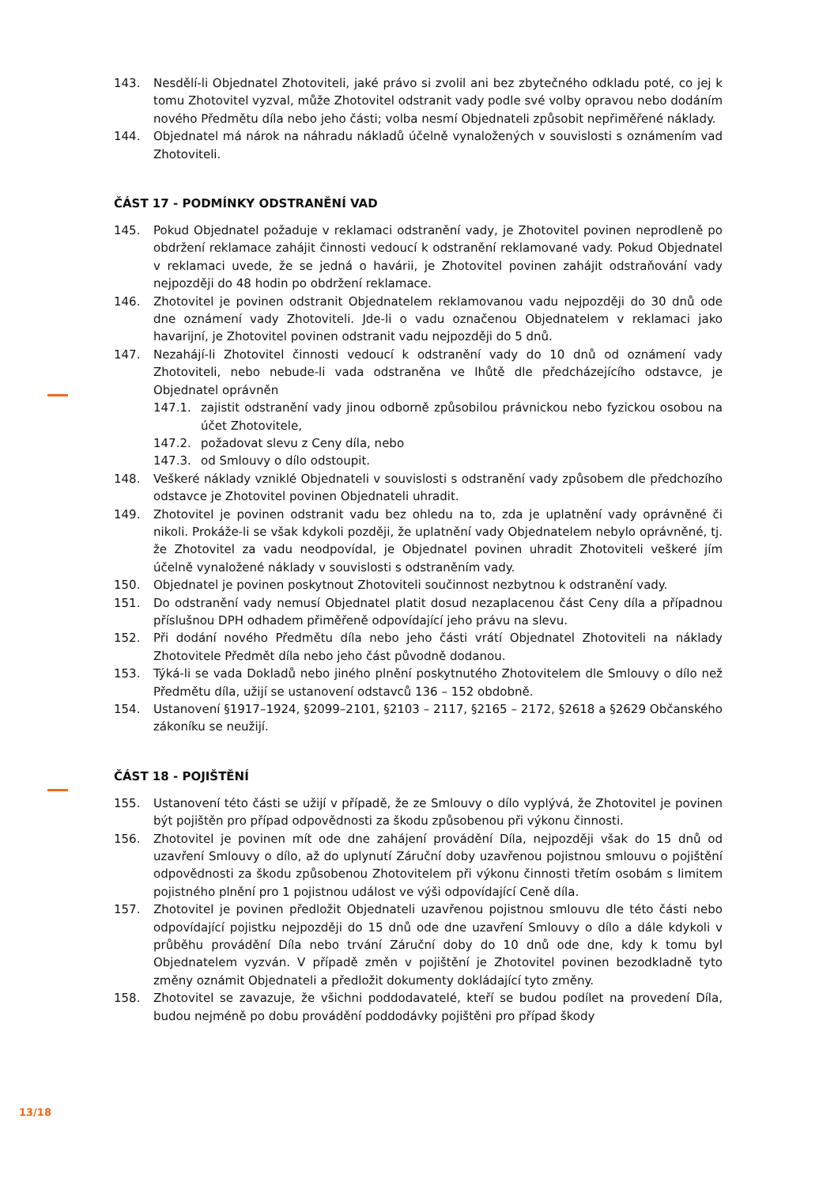143. Nesdělí-li Objednatel Zhotoviteli, jaké právo si zvolil ani bez zbytečného odkladu poté, co jej k tomu Zhotovitel vyzval, může Zhotovitel odstranit vady podle své volby opravou nebo dodáním nového Předmětu díla nebo jeho části; volba nesmí Objednateli způsobit nepřiměřené náklady.
144. Objednatel má nárok na náhradu nákladů účelně vynaložených v souvislosti s oznámením vad Zhotoviteli.
ČÁST 17 - PODMÍNKY ODSTRANĚNÍ VAD
145. Pokud Objednatel požaduje v reklamaci odstranění vady, je Zhotovitel povinen neprodleně po obdržení reklamace zahájit činnosti vedoucí k odstranění reklamované vady. Pokud Objednatel v reklamaci uvede, že se jedná o havárii, je Zhotovitel povinen zahájit odstraňování vady nejpozději do 48 hodin po obdržení reklamace.
146. Zhotovitel je povinen odstranit Objednatelem reklamovanou vadu nejpozději do 30 dnů ode dne oznámení vady Zhotoviteli. Jde-li o vadu označenou Objednatelem v reklamaci jako havarijní, je Zhotovitel povinen odstranit vadu nejpozději do 5 dnů.
147. Nezahájí-li Zhotovitel činnosti vedoucí k odstranění vady do 10 dnů od oznámení vady Zhotoviteli, nebo nebude-li vada odstraněna ve lhůtě dle předcházejícího odstavce, je Objednatel oprávněn
147.1. zajistit odstranění vady jinou odborně způsobilou právnickou nebo fyzickou osobou na účet Zhotovitele,
147.2. požadovat slevu z Ceny díla, nebo
147.3. od Smlouvy o dílo odstoupit.
148. Veškeré náklady vzniklé Objednateli v souvislosti s odstranění vady způsobem dle předchozího odstavce je Zhotovitel povinen Objednateli uhradit.
149. Zhotovitel je povinen odstranit vadu bez ohledu na to, zda je uplatnění vady oprávněné či nikoli. Prokáže-li se však kdykoli později, že uplatnění vady Objednatelem nebylo oprávněné, tj. že Zhotovitel za vadu neodpovídal, je Objednatel povinen uhradit Zhotoviteli veškeré jím účelně vynaložené náklady v souvislosti s odstraněním vady.
150. Objednatel je povinen poskytnout Zhotoviteli součinnost nezbytnou k odstranění vady.
151. Do odstranění vady nemusí Objednatel platit dosud nezaplacenou část Ceny díla a případnou příslušnou DPH odhadem přiměřeně odpovídající jeho právu na slevu.
152. Při dodání nového Předmětu díla nebo jeho části vrátí Objednatel Zhotoviteli na náklady Zhotovitele Předmět díla nebo jeho část původně dodanou.
153. Týká-li se vada Dokladů nebo jiného plnění poskytnutého Zhotovitelem dle Smlouvy o dílo než Předmětu díla, užijí se ustanovení odstavců 136 – 152 obdobně.
154. Ustanovení §1917–1924, §2099–2101, §2103 – 2117, §2165 – 2172, §2618 a §2629 Občanského zákoníku se neužijí.
ČÁST 18 - POJIŠTĚNÍ
155. Ustanovení této části se užijí v případě, že ze Smlouvy o dílo vyplývá, že Zhotovitel je povinen být pojištěn pro případ odpovědnosti za škodu způsobenou při výkonu činnosti.
156. Zhotovitel je povinen mít ode dne zahájení provádění Díla, nejpozději však do 15 dnů od uzavření Smlouvy o dílo, až do uplynutí Záruční doby uzavřenou pojistnou smlouvu o pojištění odpovědnosti za škodu způsobenou Zhotovitelem při výkonu činnosti třetím osobám s limitem pojistného plnění pro 1 pojistnou událost ve výši odpovídající Ceně díla.
157. Zhotovitel je povinen předložit Objednateli uzavřenou pojistnou smlouvu dle této části nebo odpovídající pojistku nejpozději do 15 dnů ode dne uzavření Smlouvy o dílo a dále kdykoli v průběhu provádění Díla nebo trvání Záruční doby do 10 dnů ode dne, kdy k tomu byl Objednatelem vyzván. V případě změn v pojištění je Zhotovitel povinen bezodkladně tyto změny oznámit Objednateli a předložit dokumenty dokládající tyto změny.
158. Zhotovitel se zavazuje, že všichni poddodavatelé, kteří se budou podílet na provedení Díla, budou nejméně po dobu provádění poddodávky pojištěni pro případ škody
13/18